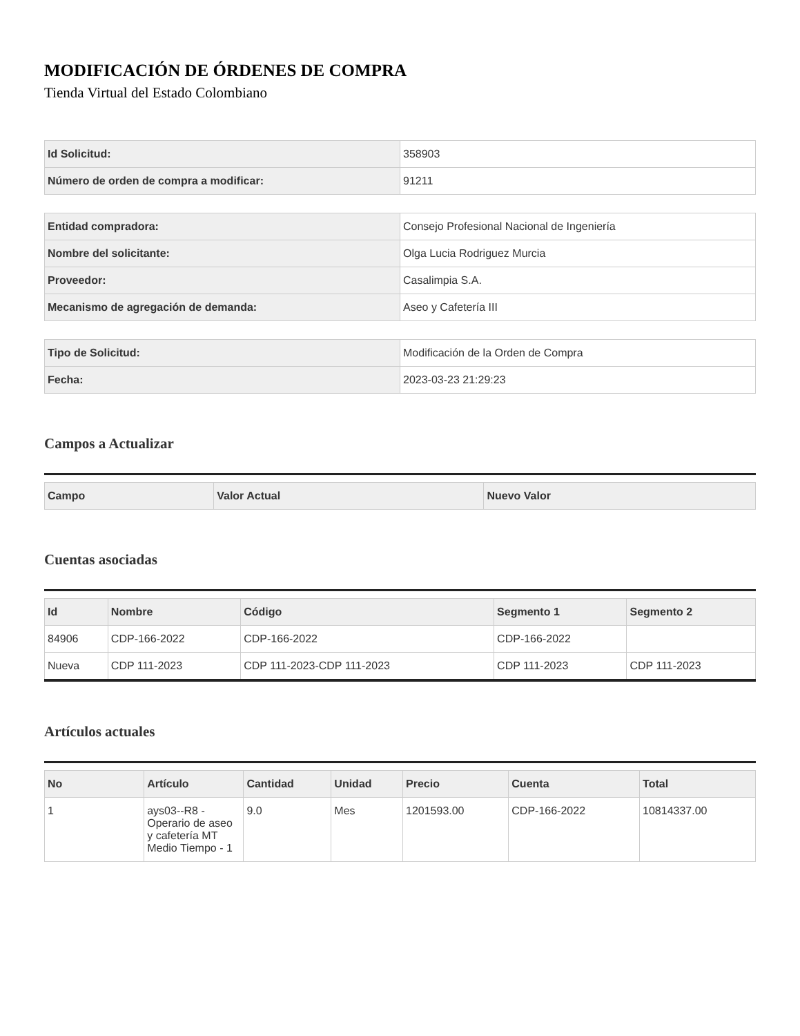MODIFICACIÓN DE ÓRDENES DE COMPRA
Tienda Virtual del Estado Colombiano
| Id Solicitud: | 358903 |
| Número de orden de compra a modificar: | 91211 |
| Entidad compradora: | Consejo Profesional Nacional de Ingeniería |
| Nombre del solicitante: | Olga Lucia Rodriguez Murcia |
| Proveedor: | Casalimpia S.A. |
| Mecanismo de agregación de demanda: | Aseo y Cafetería III |
| Tipo de Solicitud: | Modificación de la Orden de Compra |
| Fecha: | 2023-03-23 21:29:23 |
Campos a Actualizar
| Campo | Valor Actual | Nuevo Valor |
| --- | --- | --- |
Cuentas asociadas
| Id | Nombre | Código | Segmento 1 | Segmento 2 |
| --- | --- | --- | --- | --- |
| 84906 | CDP-166-2022 | CDP-166-2022 | CDP-166-2022 | |
| Nueva | CDP 111-2023 | CDP 111-2023-CDP 111-2023 | CDP 111-2023 | CDP 111-2023 |
Artículos actuales
| No | Artículo | Cantidad | Unidad | Precio | Cuenta | Total |
| --- | --- | --- | --- | --- | --- | --- |
| 1 | ays03--R8 - Operario de aseo y cafetería MT Medio Tiempo - 1 | 9.0 | Mes | 1201593.00 | CDP-166-2022 | 10814337.00 |